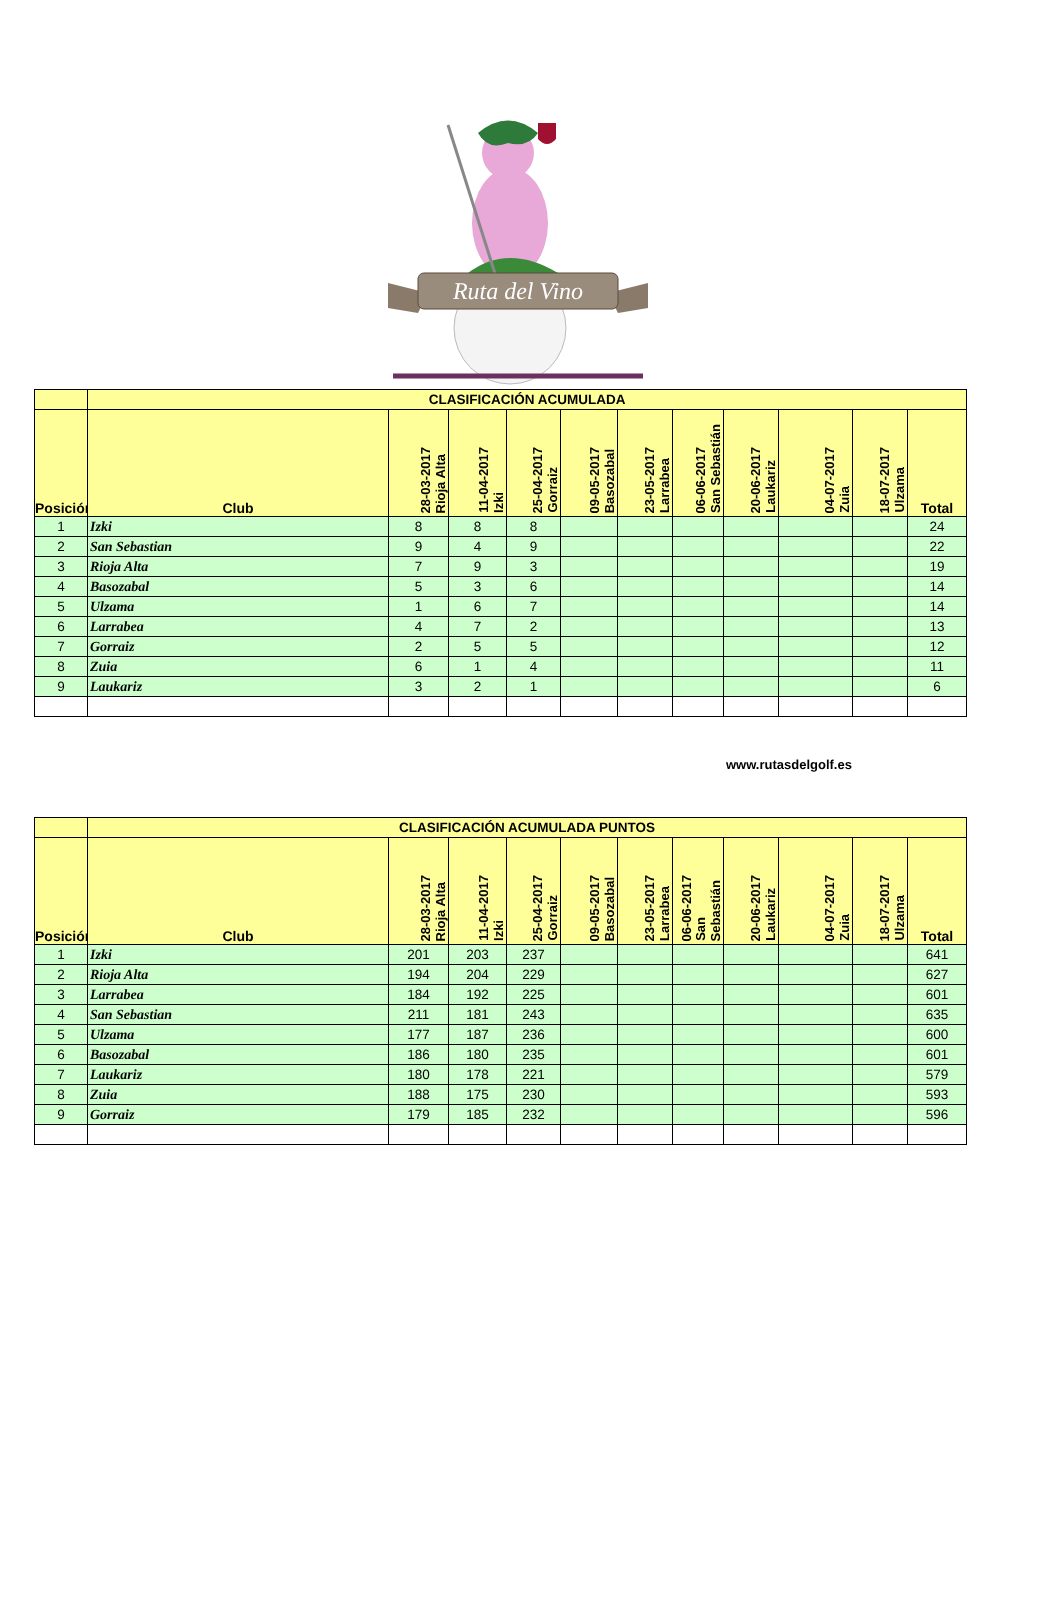Ruta del Vino
| | CLASIFICACIÓN ACUMULADA | | | | | | | | | | |
| Posición | Club | 28-03-2017 Rioja Alta | 11-04-2017 Izki | 25-04-2017 Gorraiz | 09-05-2017 Basozabal | 23-05-2017 Larrabea | 06-06-2017 San Sebastián | 20-06-2017 Laukariz | 04-07-2017 Zuia | 18-07-2017 Ulzama | Total |
| 1 | Izki | 8 | 8 | 8 | | | | | | | 24 |
| 2 | San Sebastian | 9 | 4 | 9 | | | | | | | 22 |
| 3 | Rioja Alta | 7 | 9 | 3 | | | | | | | 19 |
| 4 | Basozabal | 5 | 3 | 6 | | | | | | | 14 |
| 5 | Ulzama | 1 | 6 | 7 | | | | | | | 14 |
| 6 | Larrabea | 4 | 7 | 2 | | | | | | | 13 |
| 7 | Gorraiz | 2 | 5 | 5 | | | | | | | 12 |
| 8 | Zuia | 6 | 1 | 4 | | | | | | | 11 |
| 9 | Laukariz | 3 | 2 | 1 | | | | | | | 6 |
www.rutasdelgolf.es
| | CLASIFICACIÓN ACUMULADA PUNTOS | | | | | | | | | | |
| Posición | Club | 28-03-2017 Rioja Alta | 11-04-2017 Izki | 25-04-2017 Gorraiz | 09-05-2017 Basozabal | 23-05-2017 Larrabea | 06-06-2017 San Sebastián | 20-06-2017 Laukariz | 04-07-2017 Zuia | 18-07-2017 Ulzama | Total |
| 1 | Izki | 201 | 203 | 237 | | | | | | | 641 |
| 2 | Rioja Alta | 194 | 204 | 229 | | | | | | | 627 |
| 3 | Larrabea | 184 | 192 | 225 | | | | | | | 601 |
| 4 | San Sebastian | 211 | 181 | 243 | | | | | | | 635 |
| 5 | Ulzama | 177 | 187 | 236 | | | | | | | 600 |
| 6 | Basozabal | 186 | 180 | 235 | | | | | | | 601 |
| 7 | Laukariz | 180 | 178 | 221 | | | | | | | 579 |
| 8 | Zuia | 188 | 175 | 230 | | | | | | | 593 |
| 9 | Gorraiz | 179 | 185 | 232 | | | | | | | 596 |